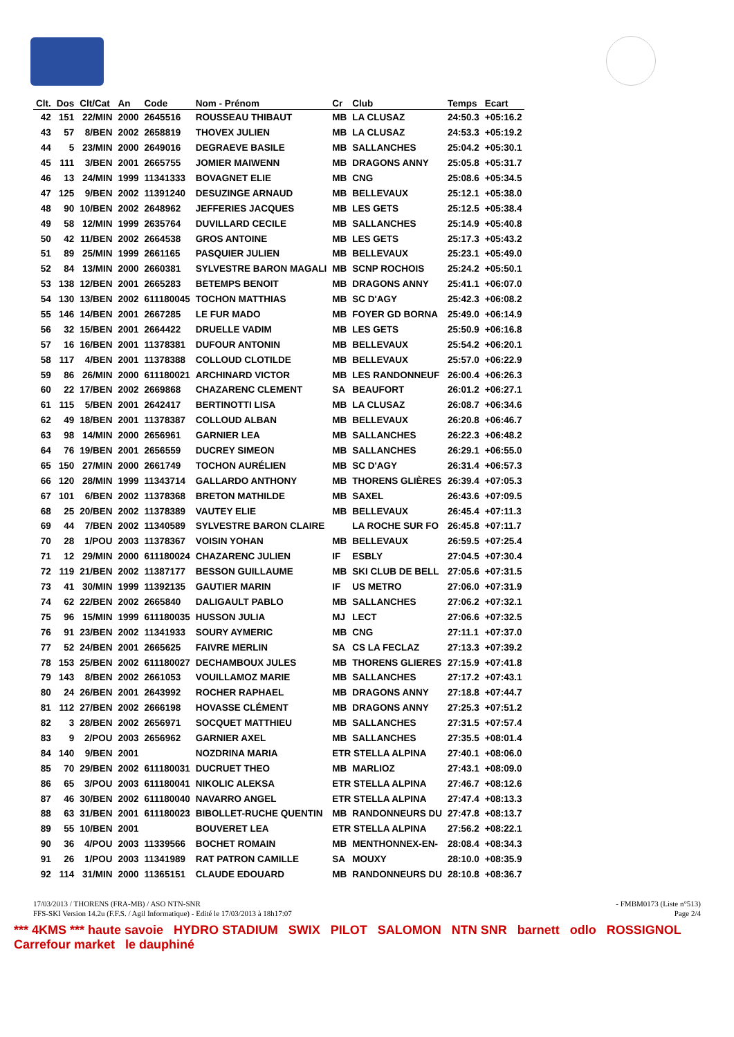| Clt. | Dos | Clt/Cat | An | Code | Nom - Prénom | Cr | Club | Temps | Ecart |
| --- | --- | --- | --- | --- | --- | --- | --- | --- | --- |
| 42 | 151 | 22/MIN | 2000 | 2645516 | ROUSSEAU THIBAUT | MB | LA CLUSAZ | 24:50.3 | +05:16.2 |
| 43 | 57 | 8/BEN | 2002 | 2658819 | THOVEX JULIEN | MB | LA CLUSAZ | 24:53.3 | +05:19.2 |
| 44 | 5 | 23/MIN | 2000 | 2649016 | DEGRAEVE BASILE | MB | SALLANCHES | 25:04.2 | +05:30.1 |
| 45 | 111 | 3/BEN | 2001 | 2665755 | JOMIER MAIWENN | MB | DRAGONS ANNY | 25:05.8 | +05:31.7 |
| 46 | 13 | 24/MIN | 1999 | 11341333 | BOVAGNET ELIE | MB | CNG | 25:08.6 | +05:34.5 |
| 47 | 125 | 9/BEN | 2002 | 11391240 | DESUZINGE ARNAUD | MB | BELLEVAUX | 25:12.1 | +05:38.0 |
| 48 | 90 | 10/BEN | 2002 | 2648962 | JEFFERIES JACQUES | MB | LES GETS | 25:12.5 | +05:38.4 |
| 49 | 58 | 12/MIN | 1999 | 2635764 | DUVILLARD CECILE | MB | SALLANCHES | 25:14.9 | +05:40.8 |
| 50 | 42 | 11/BEN | 2002 | 2664538 | GROS ANTOINE | MB | LES GETS | 25:17.3 | +05:43.2 |
| 51 | 89 | 25/MIN | 1999 | 2661165 | PASQUIER JULIEN | MB | BELLEVAUX | 25:23.1 | +05:49.0 |
| 52 | 84 | 13/MIN | 2000 | 2660381 | SYLVESTRE BARON MAGALI | MB | SCNP ROCHOIS | 25:24.2 | +05:50.1 |
| 53 | 138 | 12/BEN | 2001 | 2665283 | BETEMPS BENOIT | MB | DRAGONS ANNY | 25:41.1 | +06:07.0 |
| 54 | 130 | 13/BEN | 2002 | 611180045 | TOCHON MATTHIAS | MB | SC D'AGY | 25:42.3 | +06:08.2 |
| 55 | 146 | 14/BEN | 2001 | 2667285 | LE FUR MADO | MB | FOYER GD BORNA | 25:49.0 | +06:14.9 |
| 56 | 32 | 15/BEN | 2001 | 2664422 | DRUELLE VADIM | MB | LES GETS | 25:50.9 | +06:16.8 |
| 57 | 16 | 16/BEN | 2001 | 11378381 | DUFOUR ANTONIN | MB | BELLEVAUX | 25:54.2 | +06:20.1 |
| 58 | 117 | 4/BEN | 2001 | 11378388 | COLLOUD CLOTILDE | MB | BELLEVAUX | 25:57.0 | +06:22.9 |
| 59 | 86 | 26/MIN | 2000 | 611180021 | ARCHINARD VICTOR | MB | LES RANDONNEUF | 26:00.4 | +06:26.3 |
| 60 | 22 | 17/BEN | 2002 | 2669868 | CHAZARENC CLEMENT | SA | BEAUFORT | 26:01.2 | +06:27.1 |
| 61 | 115 | 5/BEN | 2001 | 2642417 | BERTINOTTI LISA | MB | LA CLUSAZ | 26:08.7 | +06:34.6 |
| 62 | 49 | 18/BEN | 2001 | 11378387 | COLLOUD ALBAN | MB | BELLEVAUX | 26:20.8 | +06:46.7 |
| 63 | 98 | 14/MIN | 2000 | 2656961 | GARNIER LEA | MB | SALLANCHES | 26:22.3 | +06:48.2 |
| 64 | 76 | 19/BEN | 2001 | 2656559 | DUCREY SIMEON | MB | SALLANCHES | 26:29.1 | +06:55.0 |
| 65 | 150 | 27/MIN | 2000 | 2661749 | TOCHON AURÉLIEN | MB | SC D'AGY | 26:31.4 | +06:57.3 |
| 66 | 120 | 28/MIN | 1999 | 11343714 | GALLARDO ANTHONY | MB | THORENS GLIÈRES | 26:39.4 | +07:05.3 |
| 67 | 101 | 6/BEN | 2002 | 11378368 | BRETON MATHILDE | MB | SAXEL | 26:43.6 | +07:09.5 |
| 68 | 25 | 20/BEN | 2002 | 11378389 | VAUTEY ELIE | MB | BELLEVAUX | 26:45.4 | +07:11.3 |
| 69 | 44 | 7/BEN | 2002 | 11340589 | SYLVESTRE BARON CLAIRE | | LA ROCHE SUR FO | 26:45.8 | +07:11.7 |
| 70 | 28 | 1/POU | 2003 | 11378367 | VOISIN YOHAN | MB | BELLEVAUX | 26:59.5 | +07:25.4 |
| 71 | 12 | 29/MIN | 2000 | 611180024 | CHAZARENC JULIEN | IF | ESBLY | 27:04.5 | +07:30.4 |
| 72 | 119 | 21/BEN | 2002 | 11387177 | BESSON GUILLAUME | MB | SKI CLUB DE BELL | 27:05.6 | +07:31.5 |
| 73 | 41 | 30/MIN | 1999 | 11392135 | GAUTIER MARIN | IF | US METRO | 27:06.0 | +07:31.9 |
| 74 | 62 | 22/BEN | 2002 | 2665840 | DALIGAULT PABLO | MB | SALLANCHES | 27:06.2 | +07:32.1 |
| 75 | 96 | 15/MIN | 1999 | 611180035 | HUSSON JULIA | MJ | LECT | 27:06.6 | +07:32.5 |
| 76 | 91 | 23/BEN | 2002 | 11341933 | SOURY AYMERIC | MB | CNG | 27:11.1 | +07:37.0 |
| 77 | 52 | 24/BEN | 2001 | 2665625 | FAIVRE MERLIN | SA | CS LA FECLAZ | 27:13.3 | +07:39.2 |
| 78 | 153 | 25/BEN | 2002 | 611180027 | DECHAMBOUX JULES | MB | THORENS GLIERES | 27:15.9 | +07:41.8 |
| 79 | 143 | 8/BEN | 2002 | 2661053 | VOUILLAMOZ MARIE | MB | SALLANCHES | 27:17.2 | +07:43.1 |
| 80 | 24 | 26/BEN | 2001 | 2643992 | ROCHER RAPHAEL | MB | DRAGONS ANNY | 27:18.8 | +07:44.7 |
| 81 | 112 | 27/BEN | 2002 | 2666198 | HOVASSE CLÉMENT | MB | DRAGONS ANNY | 27:25.3 | +07:51.2 |
| 82 | 3 | 28/BEN | 2002 | 2656971 | SOCQUET MATTHIEU | MB | SALLANCHES | 27:31.5 | +07:57.4 |
| 83 | 9 | 2/POU | 2003 | 2656962 | GARNIER AXEL | MB | SALLANCHES | 27:35.5 | +08:01.4 |
| 84 | 140 | 9/BEN | 2001 | | NOZDRINA MARIA | ETR STELLA ALPINA | | 27:40.1 | +08:06.0 |
| 85 | 70 | 29/BEN | 2002 | 611180031 | DUCRUET THEO | MB | MARLIOZ | 27:43.1 | +08:09.0 |
| 86 | 65 | 3/POU | 2003 | 611180041 | NIKOLIC ALEKSA | ETR STELLA ALPINA | | 27:46.7 | +08:12.6 |
| 87 | 46 | 30/BEN | 2002 | 611180040 | NAVARRO ANGEL | ETR STELLA ALPINA | | 27:47.4 | +08:13.3 |
| 88 | 63 | 31/BEN | 2001 | 611180023 | BIBOLLET-RUCHE QUENTIN | MB | RANDONNEURS DU | 27:47.8 | +08:13.7 |
| 89 | 55 | 10/BEN | 2001 | | BOUVERET LEA | ETR STELLA ALPINA | | 27:56.2 | +08:22.1 |
| 90 | 36 | 4/POU | 2003 | 11339566 | BOCHET ROMAIN | MB | MENTHONNEX-EN- | 28:08.4 | +08:34.3 |
| 91 | 26 | 1/POU | 2003 | 11341989 | RAT PATRON CAMILLE | SA | MOUXY | 28:10.0 | +08:35.9 |
| 92 | 114 | 31/MIN | 2000 | 11365151 | CLAUDE EDOUARD | MB | RANDONNEURS DU | 28:10.8 | +08:36.7 |
17/03/2013 / THORENS (FRA-MB) / ASO NTN-SNR - FMBM0173 (Liste n°513)
FFS-SKI Version 14.2u (F.F.S. / Agil Informatique) - Edité le 17/03/2013 à 18h17:07 Page 2/4
*** 4KMS *** haute savoie HYDRO STADIUM SWIX PILOT SALOMON NTN SNR barnett odlo ROSSIGNOL Carrefour market le dauphiné